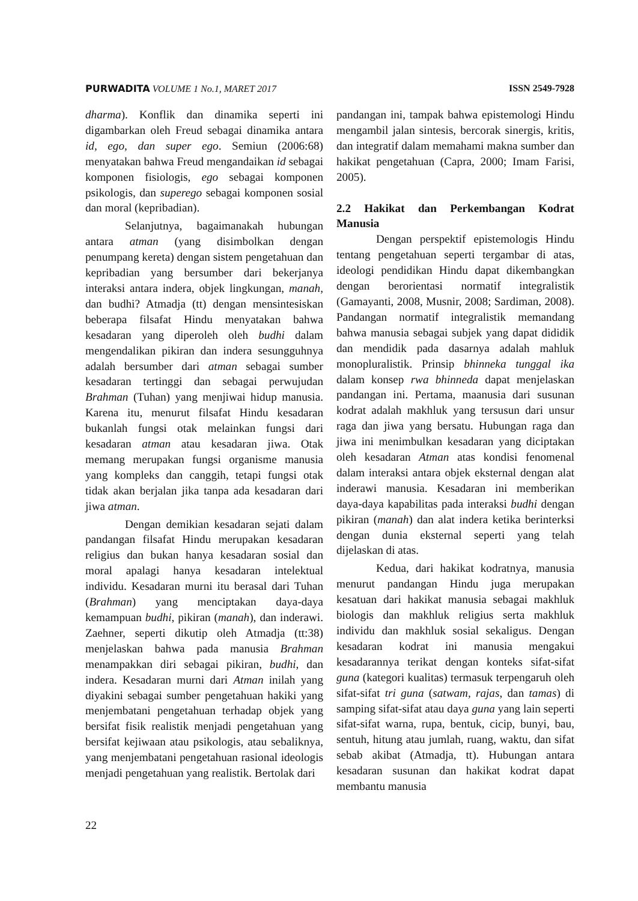PURWADITA VOLUME 1 No.1, MARET 2017 ISSN 2549-7928
dharma). Konflik dan dinamika seperti ini digambarkan oleh Freud sebagai dinamika antara id, ego, dan super ego. Semiun (2006:68) menyatakan bahwa Freud mengandaikan id sebagai komponen fisiologis, ego sebagai komponen psikologis, dan superego sebagai komponen sosial dan moral (kepribadian).
Selanjutnya, bagaimanakah hubungan antara atman (yang disimbolkan dengan penumpang kereta) dengan sistem pengetahuan dan kepribadian yang bersumber dari bekerjanya interaksi antara indera, objek lingkungan, manah, dan budhi? Atmadja (tt) dengan mensintesiskan beberapa filsafat Hindu menyatakan bahwa kesadaran yang diperoleh oleh budhi dalam mengendalikan pikiran dan indera sesungguhnya adalah bersumber dari atman sebagai sumber kesadaran tertinggi dan sebagai perwujudan Brahman (Tuhan) yang menjiwai hidup manusia. Karena itu, menurut filsafat Hindu kesadaran bukanlah fungsi otak melainkan fungsi dari kesadaran atman atau kesadaran jiwa. Otak memang merupakan fungsi organisme manusia yang kompleks dan canggih, tetapi fungsi otak tidak akan berjalan jika tanpa ada kesadaran dari jiwa atman.
Dengan demikian kesadaran sejati dalam pandangan filsafat Hindu merupakan kesadaran religius dan bukan hanya kesadaran sosial dan moral apalagi hanya kesadaran intelektual individu. Kesadaran murni itu berasal dari Tuhan (Brahman) yang menciptakan daya-daya kemampuan budhi, pikiran (manah), dan inderawi. Zaehner, seperti dikutip oleh Atmadja (tt:38) menjelaskan bahwa pada manusia Brahman menampakkan diri sebagai pikiran, budhi, dan indera. Kesadaran murni dari Atman inilah yang diyakini sebagai sumber pengetahuan hakiki yang menjembatani pengetahuan terhadap objek yang bersifat fisik realistik menjadi pengetahuan yang bersifat kejiwaan atau psikologis, atau sebaliknya, yang menjembatani pengetahuan rasional ideologis menjadi pengetahuan yang realistik. Bertolak dari
pandangan ini, tampak bahwa epistemologi Hindu mengambil jalan sintesis, bercorak sinergis, kritis, dan integratif dalam memahami makna sumber dan hakikat pengetahuan (Capra, 2000; Imam Farisi, 2005).
2.2 Hakikat dan Perkembangan Kodrat Manusia
Dengan perspektif epistemologis Hindu tentang pengetahuan seperti tergambar di atas, ideologi pendidikan Hindu dapat dikembangkan dengan berorientasi normatif integralistik (Gamayanti, 2008, Musnir, 2008; Sardiman, 2008). Pandangan normatif integralistik memandang bahwa manusia sebagai subjek yang dapat dididik dan mendidik pada dasarnya adalah mahluk monopluralistik. Prinsip bhinneka tunggal ika dalam konsep rwa bhinneda dapat menjelaskan pandangan ini. Pertama, maanusia dari susunan kodrat adalah makhluk yang tersusun dari unsur raga dan jiwa yang bersatu. Hubungan raga dan jiwa ini menimbulkan kesadaran yang diciptakan oleh kesadaran Atman atas kondisi fenomenal dalam interaksi antara objek eksternal dengan alat inderawi manusia. Kesadaran ini memberikan daya-daya kapabilitas pada interaksi budhi dengan pikiran (manah) dan alat indera ketika berinterksi dengan dunia eksternal seperti yang telah dijelaskan di atas.
Kedua, dari hakikat kodratnya, manusia menurut pandangan Hindu juga merupakan kesatuan dari hakikat manusia sebagai makhluk biologis dan makhluk religius serta makhluk individu dan makhluk sosial sekaligus. Dengan kesadaran kodrat ini manusia mengakui kesadarannya terikat dengan konteks sifat-sifat guna (kategori kualitas) termasuk terpengaruh oleh sifat-sifat tri guna (satwam, rajas, dan tamas) di samping sifat-sifat atau daya guna yang lain seperti sifat-sifat warna, rupa, bentuk, cicip, bunyi, bau, sentuh, hitung atau jumlah, ruang, waktu, dan sifat sebab akibat (Atmadja, tt). Hubungan antara kesadaran susunan dan hakikat kodrat dapat membantu manusia
22